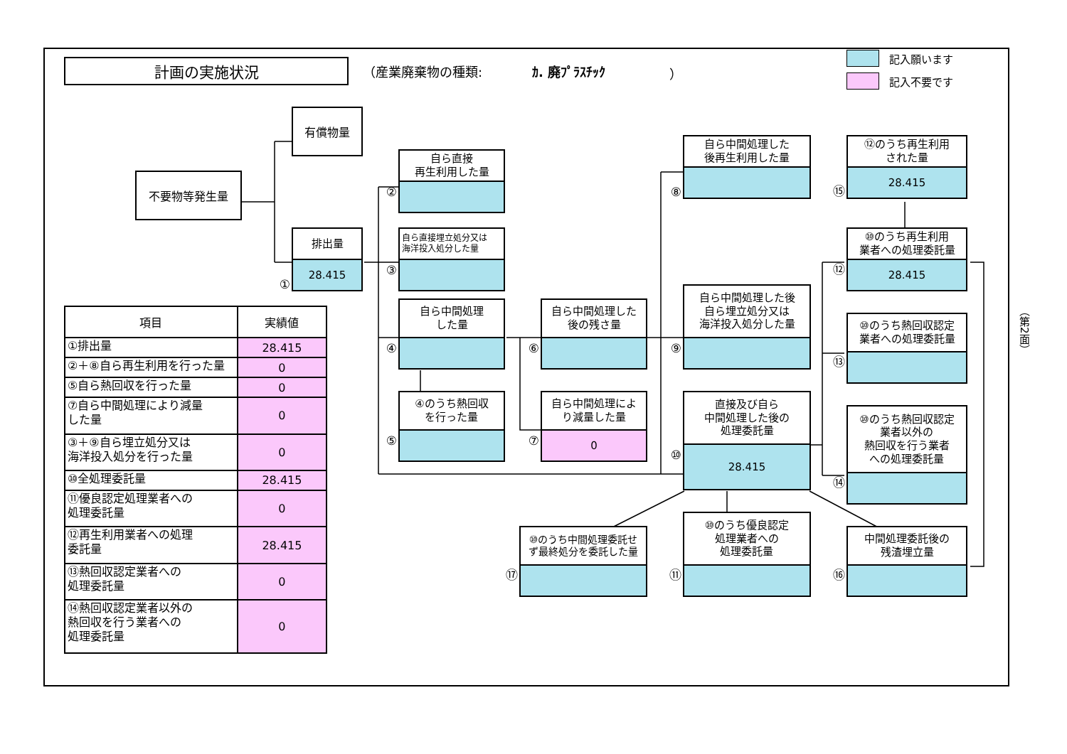計画の実施状況
（産業廃棄物の種類: ｶ. 廃ﾌﾟﾗｽﾁｯｸ ）
記入願います
記入不要です
有償物量
不要物等発生量
①
排出量
28.415
②
自ら直接
再生利用した量
③
自ら直接埋立処分又は
海洋投入処分した量
④
自ら中間処理
した量
⑤
④のうち熱回収
を行った量
⑥
自ら中間処理した
後の残さ量
⑦
自ら中間処理によ
り減量した量
0
⑧
自ら中間処理した
後再生利用した量
⑨
自ら中間処理した後
自ら埋立処分又は
海洋投入処分した量
⑩
直接及び自ら
中間処理した後の
処理委託量
28.415
⑮
⑫のうち再生利用
された量
28.415
⑫
⑩のうち再生利用
業者への処理委託量
28.415
⑬
⑩のうち熱回収認定
業者への処理委託量
⑭
⑩のうち熱回収認定
業者以外の
熱回収を行う業者
への処理委託量
⑰
⑩のうち中間処理委託せ
ず最終処分を委託した量
⑪
⑩のうち優良認定
処理業者への
処理委託量
⑯
中間処理委託後の
残渣埋立量
| 項目 | 実績値 |
| --- | --- |
| ①排出量 | 28.415 |
| ②＋⑧自ら再生利用を行った量 | 0 |
| ⑤自ら熱回収を行った量 | 0 |
| ⑦自ら中間処理により減量 した量 | 0 |
| ③＋⑨自ら埋立処分又は 海洋投入処分を行った量 | 0 |
| ⑩全処理委託量 | 28.415 |
| ⑪優良認定処理業者への 処理委託量 | 0 |
| ⑫再生利用業者への処理 委託量 | 28.415 |
| ⑬熱回収認定業者への 処理委託量 | 0 |
| ⑭熱回収認定業者以外の 熱回収を行う業者への 処理委託量 | 0 |
（第2面）